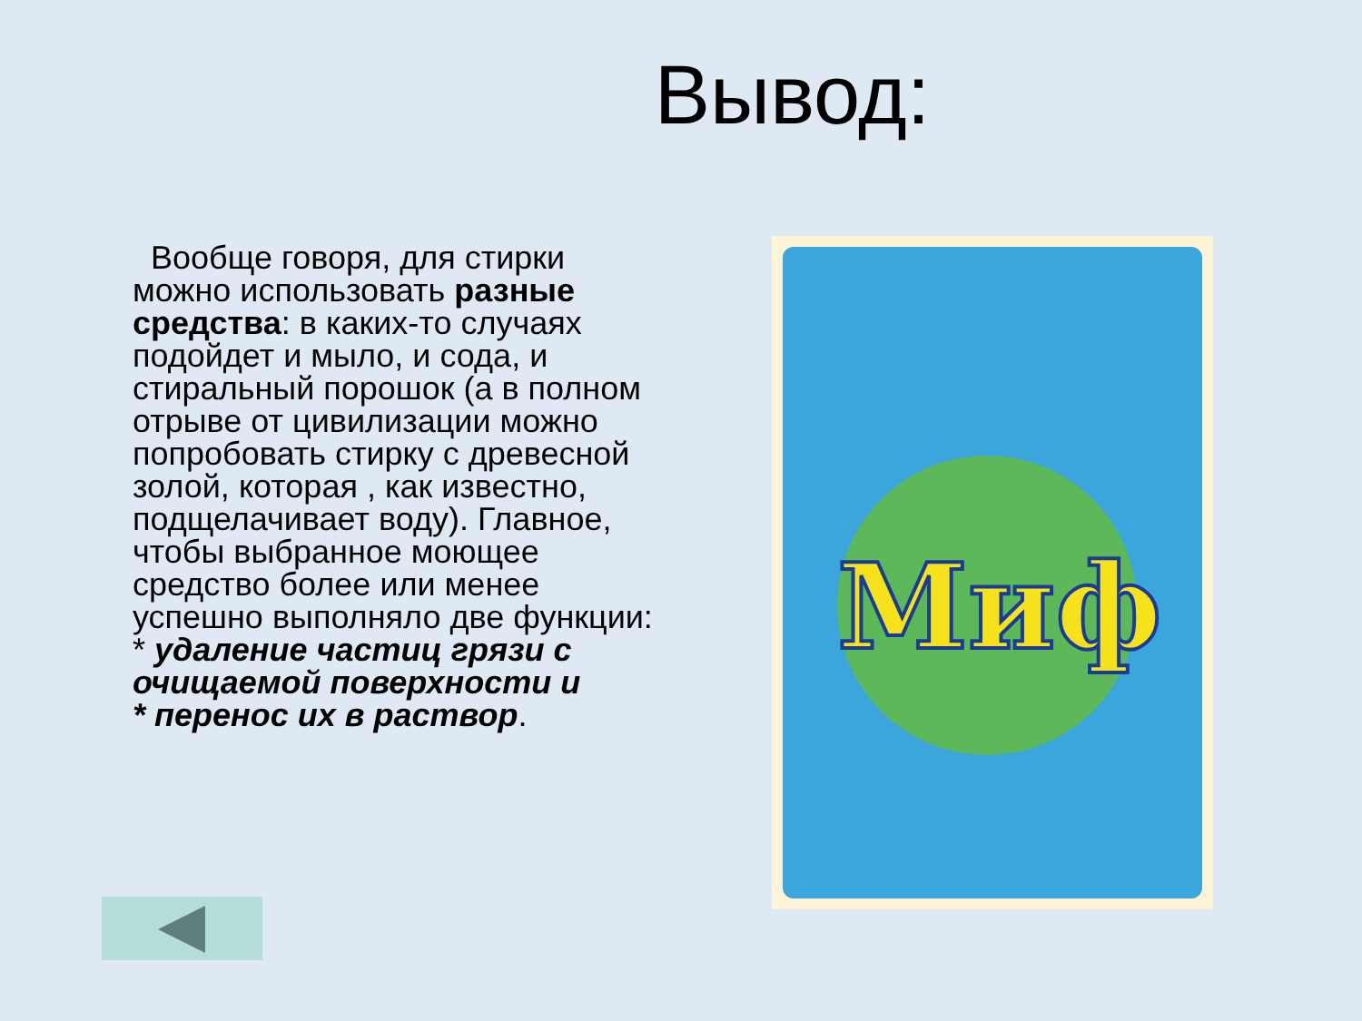Вывод:
Вообще говоря, для стирки можно использовать разные средства: в каких-то случаях подойдет и мыло, и сода, и стиральный порошок (а в полном отрыве от цивилизации можно попробовать стирку с древесной золой, которая , как известно, подщелачивает воду). Главное, чтобы выбранное моющее средство более или менее успешно выполняло две функции:
* удаление частиц грязи с очищаемой поверхности и
* перенос их в раствор.
Миф